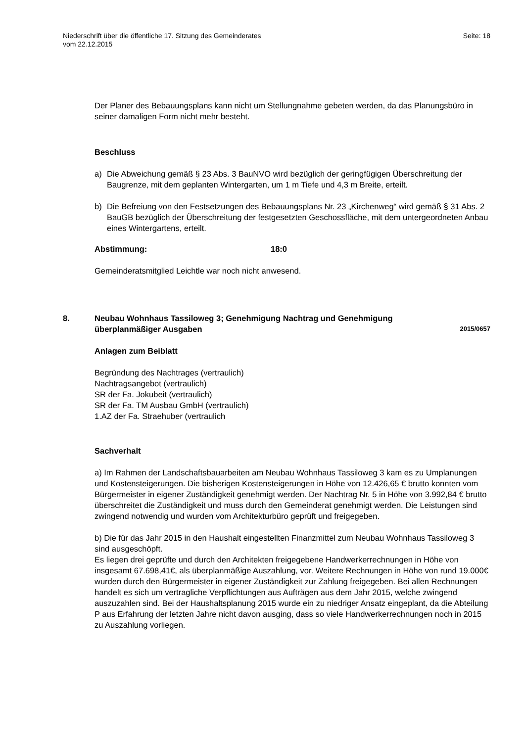Niederschrift über die öffentliche 17. Sitzung des Gemeinderates
vom 22.12.2015
Seite: 18
Der Planer des Bebauungsplans kann nicht um Stellungnahme gebeten werden, da das Planungsbüro in seiner damaligen Form nicht mehr besteht.
Beschluss
a) Die Abweichung gemäß § 23 Abs. 3 BauNVO wird bezüglich der geringfügigen Überschreitung der Baugrenze, mit dem geplanten Wintergarten, um 1 m Tiefe und 4,3 m Breite, erteilt.
b) Die Befreiung von den Festsetzungen des Bebauungsplans Nr. 23 „Kirchenweg“ wird gemäß § 31 Abs. 2 BauGB bezüglich der Überschreitung der festgesetzten Geschossfläche, mit dem untergeordneten Anbau eines Wintergartens, erteilt.
Abstimmung: 18:0
Gemeinderatsmitglied Leichtle war noch nicht anwesend.
8. Neubau Wohnhaus Tassiloweg 3; Genehmigung Nachtrag und Genehmigung überplanmäßiger Ausgaben 2015/0657
Anlagen zum Beiblatt
Begründung des Nachtrages (vertraulich)
Nachtragsangebot (vertraulich)
SR der Fa. Jokubeit (vertraulich)
SR der Fa. TM Ausbau GmbH (vertraulich)
1.AZ der Fa. Straehuber (vertraulich
Sachverhalt
a) Im Rahmen der Landschaftsbauarbeiten am Neubau Wohnhaus Tassiloweg 3 kam es zu Umplanungen und Kostensteigerungen. Die bisherigen Kostensteigerungen in Höhe von 12.426,65 € brutto konnten vom Bürgermeister in eigener Zuständigkeit genehmigt werden. Der Nachtrag Nr. 5 in Höhe von 3.992,84 € brutto überschreitet die Zuständigkeit und muss durch den Gemeinderat genehmigt werden. Die Leistungen sind zwingend notwendig und wurden vom Architekturbüro geprüft und freigegeben.
b) Die für das Jahr 2015 in den Haushalt eingestellten Finanzmittel zum Neubau Wohnhaus Tassiloweg 3 sind ausgeschöpft.
Es liegen drei geprüfte und durch den Architekten freigegebene Handwerkerrechnungen in Höhe von insgesamt 67.698,41€, als überplanmäßige Auszahlung, vor. Weitere Rechnungen in Höhe von rund 19.000€ wurden durch den Bürgermeister in eigener Zuständigkeit zur Zahlung freigegeben. Bei allen Rechnungen handelt es sich um vertragliche Verpflichtungen aus Aufträgen aus dem Jahr 2015, welche zwingend auszuzahlen sind. Bei der Haushaltsplanung 2015 wurde ein zu niedriger Ansatz eingeplant, da die Abteilung P aus Erfahrung der letzten Jahre nicht davon ausging, dass so viele Handwerkerrechnungen noch in 2015 zu Auszahlung vorliegen.